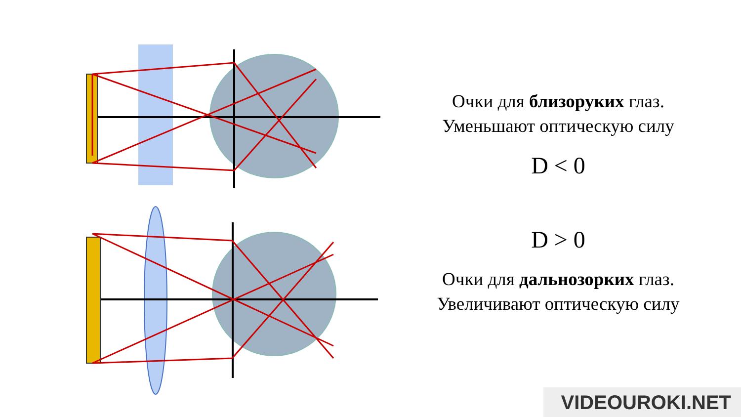Очки для близоруких глаз.
Уменьшают оптическую силу
D < 0
D > 0
Очки для дальнозорких глаз.
Увеличивают оптическую силу
VIDEOUROKI.NET